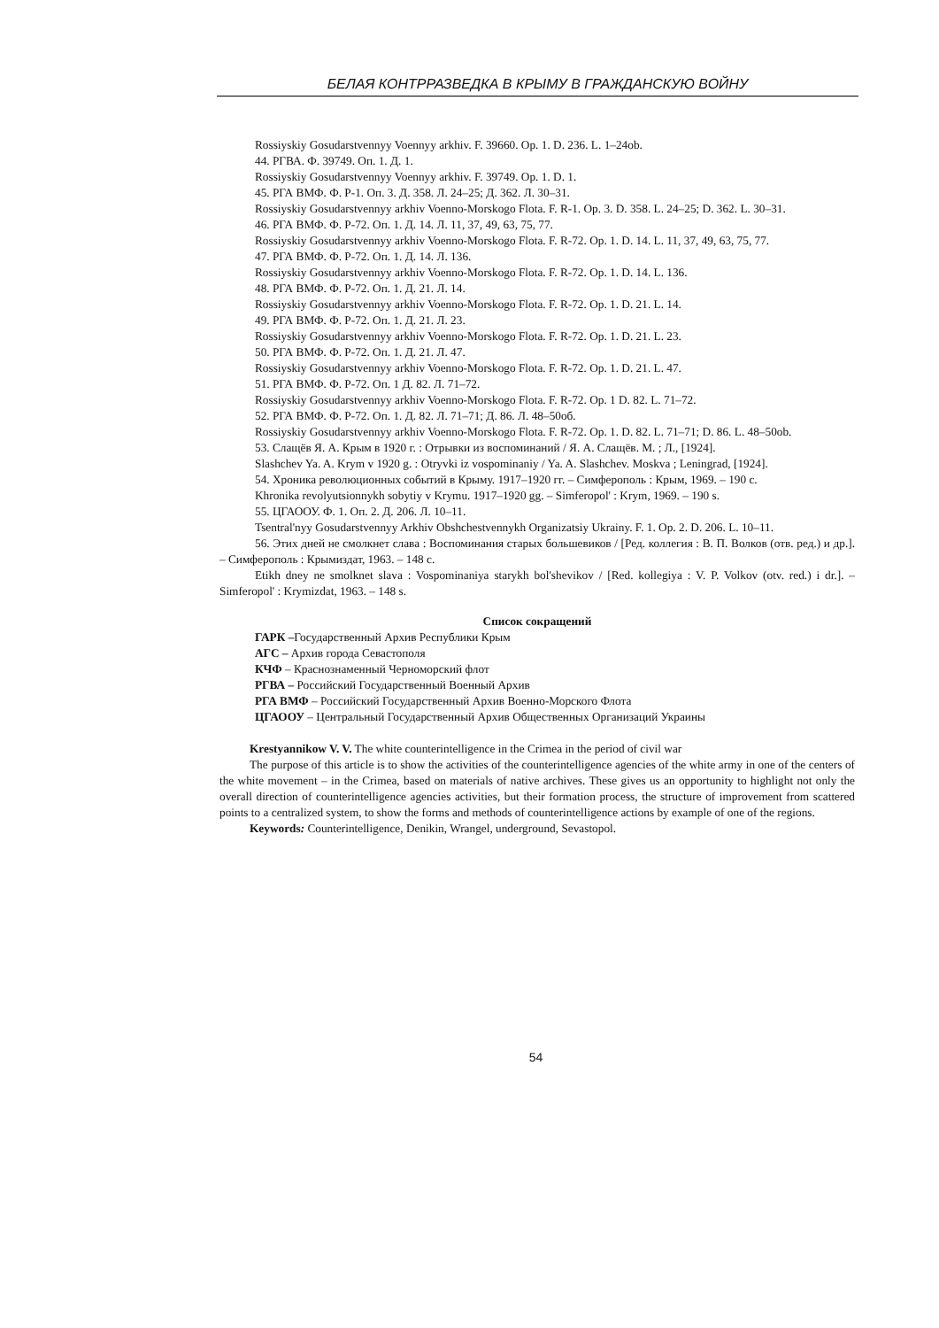БЕЛАЯ КОНТРРАЗВЕДКА В КРЫМУ В ГРАЖДАНСКУЮ ВОЙНУ
Rossiyskiy Gosudarstvennyy Voennyy arkhiv. F. 39660. Op. 1. D. 236. L. 1–24ob.
44. РГВА. Ф. 39749. Оп. 1. Д. 1.
Rossiyskiy Gosudarstvennyy Voennyy arkhiv. F. 39749. Op. 1. D. 1.
45. РГА ВМФ. Ф. Р-1. Оп. 3. Д. 358. Л. 24–25; Д. 362. Л. 30–31.
Rossiyskiy Gosudarstvennyy arkhiv Voenno-Morskogo Flota. F. R-1. Op. 3. D. 358. L. 24–25; D. 362. L. 30–31.
46. РГА ВМФ. Ф. Р-72. Оп. 1. Д. 14. Л. 11, 37, 49, 63, 75, 77.
Rossiyskiy Gosudarstvennyy arkhiv Voenno-Morskogo Flota. F. R-72. Op. 1. D. 14. L. 11, 37, 49, 63, 75, 77.
47. РГА ВМФ. Ф. Р-72. Оп. 1. Д. 14. Л. 136.
Rossiyskiy Gosudarstvennyy arkhiv Voenno-Morskogo Flota. F. R-72. Op. 1. D. 14. L. 136.
48. РГА ВМФ. Ф. Р-72. Оп. 1. Д. 21. Л. 14.
Rossiyskiy Gosudarstvennyy arkhiv Voenno-Morskogo Flota. F. R-72. Op. 1. D. 21. L. 14.
49. РГА ВМФ. Ф. Р-72. Оп. 1. Д. 21. Л. 23.
Rossiyskiy Gosudarstvennyy arkhiv Voenno-Morskogo Flota. F. R-72. Op. 1. D. 21. L. 23.
50. РГА ВМФ. Ф. Р-72. Оп. 1. Д. 21. Л. 47.
Rossiyskiy Gosudarstvennyy arkhiv Voenno-Morskogo Flota. F. R-72. Op. 1. D. 21. L. 47.
51. РГА ВМФ. Ф. Р-72. Оп. 1 Д. 82. Л. 71–72.
Rossiyskiy Gosudarstvennyy arkhiv Voenno-Morskogo Flota. F. R-72. Op. 1 D. 82. L. 71–72.
52. РГА ВМФ. Ф. Р-72. Оп. 1. Д. 82. Л. 71–71; Д. 86. Л. 48–50об.
Rossiyskiy Gosudarstvennyy arkhiv Voenno-Morskogo Flota. F. R-72. Op. 1. D. 82. L. 71–71; D. 86. L. 48–50ob.
53. Слащёв Я. А. Крым в 1920 г. : Отрывки из воспоминаний / Я. А. Слащёв. М. ; Л., [1924].
Slashchev Ya. A. Krym v 1920 g. : Otryvki iz vospominaniy / Ya. A. Slashchev. Moskva ; Leningrad, [1924].
54. Хроника революционных событий в Крыму. 1917–1920 гг. – Симферополь : Крым, 1969. – 190 с.
Khronika revolyutsionnykh sobytiy v Krymu. 1917–1920 gg. – Simferopol' : Krym, 1969. – 190 s.
55. ЦГАООУ. Ф. 1. Оп. 2. Д. 206. Л. 10–11.
Tsentral'nyy Gosudarstvennyy Arkhiv Obshchestvennykh Organizatsiy Ukrainy. F. 1. Op. 2. D. 206. L. 10–11.
56. Этих дней не смолкнет слава : Воспоминания старых большевиков / [Ред. коллегия : В. П. Волков (отв. ред.) и др.]. – Симферополь : Крымиздат, 1963. – 148 с.
Etikh dney ne smolknet slava : Vospominaniya starykh bol'shevikov / [Red. kollegiya : V. P. Volkov (otv. red.) i dr.]. – Simferopol' : Krymizdat, 1963. – 148 s.
Список сокращений
ГАРК –Государственный Архив Республики Крым
АГС – Архив города Севастополя
КЧФ – Краснознаменный Черноморский флот
РГВА – Российский Государственный Военный Архив
РГА ВМФ – Российский Государственный Архив Военно-Морского Флота
ЦГАООУ – Центральный Государственный Архив Общественных Организаций Украины
Krestyannikow V. V. The white counterintelligence in the Crimea in the period of civil war
The purpose of this article is to show the activities of the counterintelligence agencies of the white army in one of the centers of the white movement – in the Crimea, based on materials of native archives. These gives us an opportunity to highlight not only the overall direction of counterintelligence agencies activities, but their formation process, the structure of improvement from scattered points to a centralized system, to show the forms and methods of counterintelligence actions by example of one of the regions.
Keywords: Counterintelligence, Denikin, Wrangel, underground, Sevastopol.
54